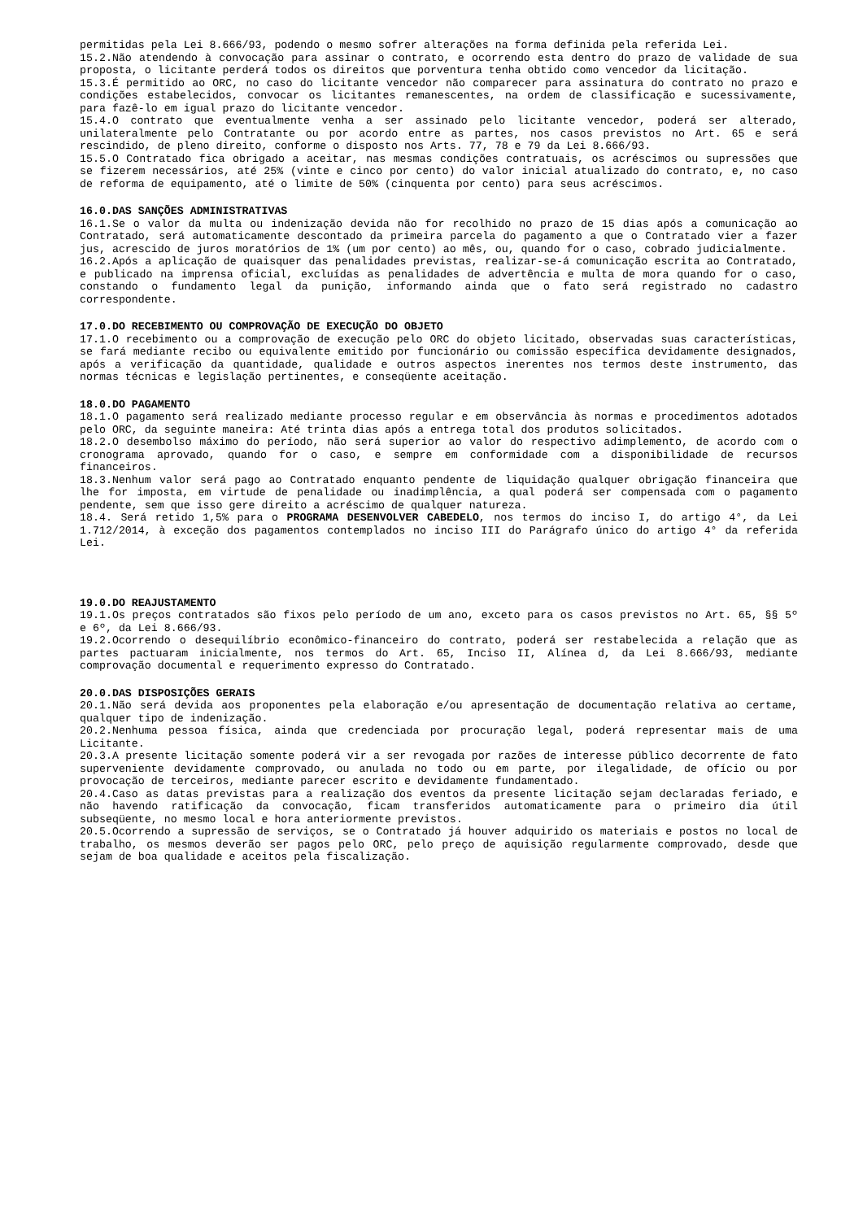permitidas pela Lei 8.666/93, podendo o mesmo sofrer alterações na forma definida pela referida Lei.
15.2.Não atendendo à convocação para assinar o contrato, e ocorrendo esta dentro do prazo de validade de sua proposta, o licitante perderá todos os direitos que porventura tenha obtido como vencedor da licitação.
15.3.É permitido ao ORC, no caso do licitante vencedor não comparecer para assinatura do contrato no prazo e condições estabelecidos, convocar os licitantes remanescentes, na ordem de classificação e sucessivamente, para fazê-lo em igual prazo do licitante vencedor.
15.4.O contrato que eventualmente venha a ser assinado pelo licitante vencedor, poderá ser alterado, unilateralmente pelo Contratante ou por acordo entre as partes, nos casos previstos no Art. 65 e será rescindido, de pleno direito, conforme o disposto nos Arts. 77, 78 e 79 da Lei 8.666/93.
15.5.O Contratado fica obrigado a aceitar, nas mesmas condições contratuais, os acréscimos ou supressões que se fizerem necessários, até 25% (vinte e cinco por cento) do valor inicial atualizado do contrato, e, no caso de reforma de equipamento, até o limite de 50% (cinquenta por cento) para seus acréscimos.
16.0.DAS SANÇÕES ADMINISTRATIVAS
16.1.Se o valor da multa ou indenização devida não for recolhido no prazo de 15 dias após a comunicação ao Contratado, será automaticamente descontado da primeira parcela do pagamento a que o Contratado vier a fazer jus, acrescido de juros moratórios de 1% (um por cento) ao mês, ou, quando for o caso, cobrado judicialmente.
16.2.Após a aplicação de quaisquer das penalidades previstas, realizar-se-á comunicação escrita ao Contratado, e publicado na imprensa oficial, excluídas as penalidades de advertência e multa de mora quando for o caso, constando o fundamento legal da punição, informando ainda que o fato será registrado no cadastro correspondente.
17.0.DO RECEBIMENTO OU COMPROVAÇÃO DE EXECUÇÃO DO OBJETO
17.1.O recebimento ou a comprovação de execução pelo ORC do objeto licitado, observadas suas características, se fará mediante recibo ou equivalente emitido por funcionário ou comissão específica devidamente designados, após a verificação da quantidade, qualidade e outros aspectos inerentes nos termos deste instrumento, das normas técnicas e legislação pertinentes, e conseqüente aceitação.
18.0.DO PAGAMENTO
18.1.O pagamento será realizado mediante processo regular e em observância às normas e procedimentos adotados pelo ORC, da seguinte maneira: Até trinta dias após a entrega total dos produtos solicitados.
18.2.O desembolso máximo do período, não será superior ao valor do respectivo adimplemento, de acordo com o cronograma aprovado, quando for o caso, e sempre em conformidade com a disponibilidade de recursos financeiros.
18.3.Nenhum valor será pago ao Contratado enquanto pendente de liquidação qualquer obrigação financeira que lhe for imposta, em virtude de penalidade ou inadimplência, a qual poderá ser compensada com o pagamento pendente, sem que isso gere direito a acréscimo de qualquer natureza.
18.4. Será retido 1,5% para o PROGRAMA DESENVOLVER CABEDELO, nos termos do inciso I, do artigo 4°, da Lei 1.712/2014, à exceção dos pagamentos contemplados no inciso III do Parágrafo único do artigo 4° da referida Lei.
19.0.DO REAJUSTAMENTO
19.1.Os preços contratados são fixos pelo período de um ano, exceto para os casos previstos no Art. 65, §§ 5º e 6º, da Lei 8.666/93.
19.2.Ocorrendo o desequilíbrio econômico-financeiro do contrato, poderá ser restabelecida a relação que as partes pactuaram inicialmente, nos termos do Art. 65, Inciso II, Alínea d, da Lei 8.666/93, mediante comprovação documental e requerimento expresso do Contratado.
20.0.DAS DISPOSIÇÕES GERAIS
20.1.Não será devida aos proponentes pela elaboração e/ou apresentação de documentação relativa ao certame, qualquer tipo de indenização.
20.2.Nenhuma pessoa física, ainda que credenciada por procuração legal, poderá representar mais de uma Licitante.
20.3.A presente licitação somente poderá vir a ser revogada por razões de interesse público decorrente de fato superveniente devidamente comprovado, ou anulada no todo ou em parte, por ilegalidade, de ofício ou por provocação de terceiros, mediante parecer escrito e devidamente fundamentado.
20.4.Caso as datas previstas para a realização dos eventos da presente licitação sejam declaradas feriado, e não havendo ratificação da convocação, ficam transferidos automaticamente para o primeiro dia útil subseqüente, no mesmo local e hora anteriormente previstos.
20.5.Ocorrendo a supressão de serviços, se o Contratado já houver adquirido os materiais e postos no local de trabalho, os mesmos deverão ser pagos pelo ORC, pelo preço de aquisição regularmente comprovado, desde que sejam de boa qualidade e aceitos pela fiscalização.